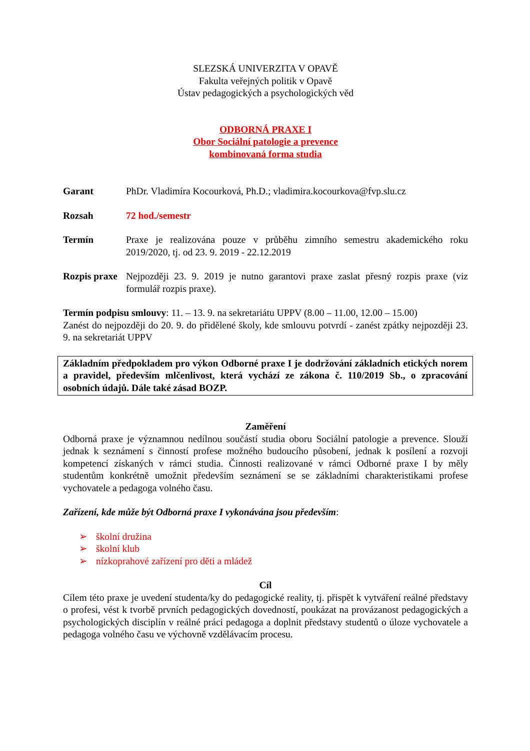SLEZSKÁ UNIVERZITA V OPAVĚ
Fakulta veřejných politik v Opavě
Ústav pedagogických a psychologických věd
ODBORNÁ PRAXE I
Obor Sociální patologie a prevence
kombinovaná forma studia
Garant PhDr. Vladimíra Kocourková, Ph.D.; vladimira.kocourkova@fvp.slu.cz
Rozsah 72 hod./semestr
Termín Praxe je realizována pouze v průběhu zimního semestru akademického roku 2019/2020, tj. od 23. 9. 2019 - 22.12.2019
Rozpis praxe
Nejpozději 23. 9. 2019 je nutno garantovi praxe zaslat přesný rozpis praxe (viz formulář rozpis praxe).
Termín podpisu smlouvy: 11. – 13. 9. na sekretariátu UPPV (8.00 – 11.00, 12.00 – 15.00)
Zanést do nejpozději do 20. 9. do přidělené školy, kde smlouvu potvrdí - zanést zpátky nejpozději 23. 9. na sekretariát UPPV
Základním předpokladem pro výkon Odborné praxe I je dodržování základních etických norem a pravidel, především mlčenlivost, která vychází ze zákona č. 110/2019 Sb., o zpracování osobních údajů. Dále také zásad BOZP.
Zaměření
Odborná praxe je významnou nedílnou součástí studia oboru Sociální patologie a prevence. Slouží jednak k seznámení s činností profese možného budoucího působení, jednak k posílení a rozvoji kompetencí získaných v rámci studia. Činnosti realizované v rámci Odborné praxe I by měly studentům konkrétně umožnit především seznámení se se základními charakteristikami profese vychovatele a pedagoga volného času.
Zařízení, kde může být Odborná praxe I vykonávána jsou především:
➢ školní družina
➢ školní klub
➢ nízkoprahové zařízení pro děti a mládež
Cíl
Cílem této praxe je uvedení studenta/ky do pedagogické reality, tj. přispět k vytváření reálné představy o profesi, vést k tvorbě prvních pedagogických dovedností, poukázat na provázanost pedagogických a psychologických disciplín v reálné práci pedagoga a doplnit představy studentů o úloze vychovatele a pedagoga volného času ve výchovně vzdělávacím procesu.